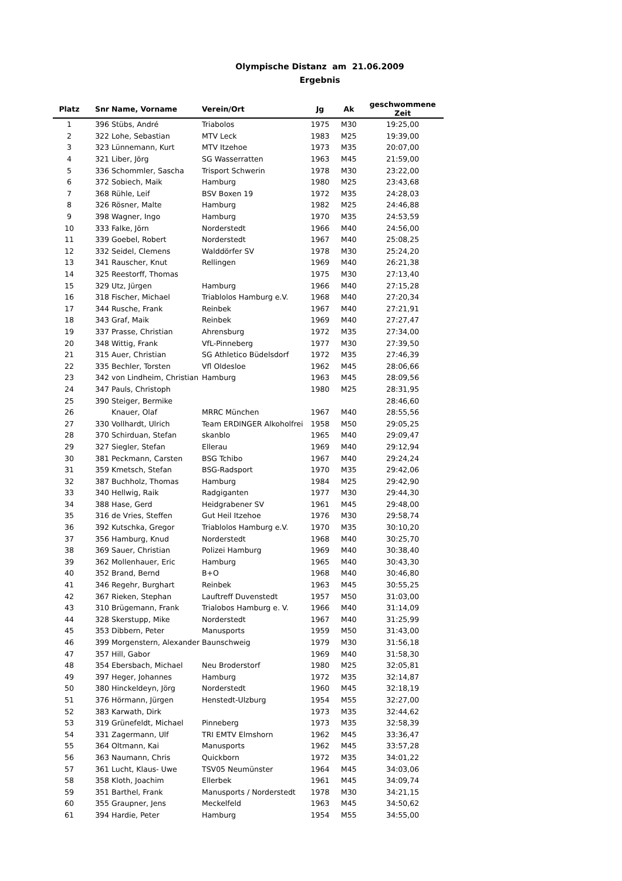Olympische Distanz am 21.06.2009
Ergebnis
| Platz | Snr | Name, Vorname | Verein/Ort | Jg | Ak | geschwommene Zeit |
| --- | --- | --- | --- | --- | --- | --- |
| 1 | 396 | Stübs, André | Triabolos | 1975 | M30 | 19:25,00 |
| 2 | 322 | Lohe, Sebastian | MTV Leck | 1983 | M25 | 19:39,00 |
| 3 | 323 | Lünnemann, Kurt | MTV Itzehoe | 1973 | M35 | 20:07,00 |
| 4 | 321 | Liber, Jörg | SG Wasserratten | 1963 | M45 | 21:59,00 |
| 5 | 336 | Schommler, Sascha | Trisport Schwerin | 1978 | M30 | 23:22,00 |
| 6 | 372 | Sobiech, Maik | Hamburg | 1980 | M25 | 23:43,68 |
| 7 | 368 | Rühle, Leif | BSV Boxen 19 | 1972 | M35 | 24:28,03 |
| 8 | 326 | Rösner, Malte | Hamburg | 1982 | M25 | 24:46,88 |
| 9 | 398 | Wagner, Ingo | Hamburg | 1970 | M35 | 24:53,59 |
| 10 | 333 | Falke, Jörn | Norderstedt | 1966 | M40 | 24:56,00 |
| 11 | 339 | Goebel, Robert | Norderstedt | 1967 | M40 | 25:08,25 |
| 12 | 332 | Seidel, Clemens | Walddörfer SV | 1978 | M30 | 25:24,20 |
| 13 | 341 | Rauscher, Knut | Rellingen | 1969 | M40 | 26:21,38 |
| 14 | 325 | Reestorff, Thomas | | 1975 | M30 | 27:13,40 |
| 15 | 329 | Utz, Jürgen | Hamburg | 1966 | M40 | 27:15,28 |
| 16 | 318 | Fischer, Michael | Triablolos Hamburg e.V. | 1968 | M40 | 27:20,34 |
| 17 | 344 | Rusche, Frank | Reinbek | 1967 | M40 | 27:21,91 |
| 18 | 343 | Graf, Maik | Reinbek | 1969 | M40 | 27:27,47 |
| 19 | 337 | Prasse, Christian | Ahrensburg | 1972 | M35 | 27:34,00 |
| 20 | 348 | Wittig, Frank | VfL-Pinneberg | 1977 | M30 | 27:39,50 |
| 21 | 315 | Auer, Christian | SG Athletico Büdelsdorf | 1972 | M35 | 27:46,39 |
| 22 | 335 | Bechler, Torsten | Vfl Oldesloe | 1962 | M45 | 28:06,66 |
| 23 | 342 | von Lindheim, Christian | Hamburg | 1963 | M45 | 28:09,56 |
| 24 | 347 | Pauls, Christoph | | 1980 | M25 | 28:31,95 |
| 25 | 390 | Steiger, Bermike | | | | 28:46,60 |
| 26 | | Knauer, Olaf | MRRC München | 1967 | M40 | 28:55,56 |
| 27 | 330 | Vollhardt, Ulrich | Team ERDINGER Alkoholfrei | 1958 | M50 | 29:05,25 |
| 28 | 370 | Schirduan, Stefan | skanblo | 1965 | M40 | 29:09,47 |
| 29 | 327 | Siegler, Stefan | Ellerau | 1969 | M40 | 29:12,94 |
| 30 | 381 | Peckmann, Carsten | BSG Tchibo | 1967 | M40 | 29:24,24 |
| 31 | 359 | Kmetsch, Stefan | BSG-Radsport | 1970 | M35 | 29:42,06 |
| 32 | 387 | Buchholz, Thomas | Hamburg | 1984 | M25 | 29:42,90 |
| 33 | 340 | Hellwig, Raik | Radgiganten | 1977 | M30 | 29:44,30 |
| 34 | 388 | Hase, Gerd | Heidgrabener SV | 1961 | M45 | 29:48,00 |
| 35 | 316 | de Vries, Steffen | Gut Heil Itzehoe | 1976 | M30 | 29:58,74 |
| 36 | 392 | Kutschka, Gregor | Triablolos Hamburg e.V. | 1970 | M35 | 30:10,20 |
| 37 | 356 | Hamburg, Knud | Norderstedt | 1968 | M40 | 30:25,70 |
| 38 | 369 | Sauer, Christian | Polizei Hamburg | 1969 | M40 | 30:38,40 |
| 39 | 362 | Mollenhauer, Eric | Hamburg | 1965 | M40 | 30:43,30 |
| 40 | 352 | Brand, Bernd | B+O | 1968 | M40 | 30:46,80 |
| 41 | 346 | Regehr, Burghart | Reinbek | 1963 | M45 | 30:55,25 |
| 42 | 367 | Rieken, Stephan | Lauftreff Duvenstedt | 1957 | M50 | 31:03,00 |
| 43 | 310 | Brügemann, Frank | Trialobos Hamburg e. V. | 1966 | M40 | 31:14,09 |
| 44 | 328 | Skerstupp, Mike | Norderstedt | 1967 | M40 | 31:25,99 |
| 45 | 353 | Dibbern, Peter | Manusports | 1959 | M50 | 31:43,00 |
| 46 | 399 | Morgenstern, Alexander | Baunschweig | 1979 | M30 | 31:56,18 |
| 47 | 357 | Hill, Gabor | | 1969 | M40 | 31:58,30 |
| 48 | 354 | Ebersbach, Michael | Neu Broderstorf | 1980 | M25 | 32:05,81 |
| 49 | 397 | Heger, Johannes | Hamburg | 1972 | M35 | 32:14,87 |
| 50 | 380 | Hinckeldeyn, Jörg | Norderstedt | 1960 | M45 | 32:18,19 |
| 51 | 376 | Hörmann, Jürgen | Henstedt-Ulzburg | 1954 | M55 | 32:27,00 |
| 52 | 383 | Karwath, Dirk | | 1973 | M35 | 32:44,62 |
| 53 | 319 | Grünefeldt, Michael | Pinneberg | 1973 | M35 | 32:58,39 |
| 54 | 331 | Zagermann, Ulf | TRI EMTV Elmshorn | 1962 | M45 | 33:36,47 |
| 55 | 364 | Oltmann, Kai | Manusports | 1962 | M45 | 33:57,28 |
| 56 | 363 | Naumann, Chris | Quickborn | 1972 | M35 | 34:01,22 |
| 57 | 361 | Lucht, Klaus- Uwe | TSV05 Neumünster | 1964 | M45 | 34:03,06 |
| 58 | 358 | Kloth, Joachim | Ellerbek | 1961 | M45 | 34:09,74 |
| 59 | 351 | Barthel, Frank | Manusports / Norderstedt | 1978 | M30 | 34:21,15 |
| 60 | 355 | Graupner, Jens | Meckelfeld | 1963 | M45 | 34:50,62 |
| 61 | 394 | Hardie, Peter | Hamburg | 1954 | M55 | 34:55,00 |